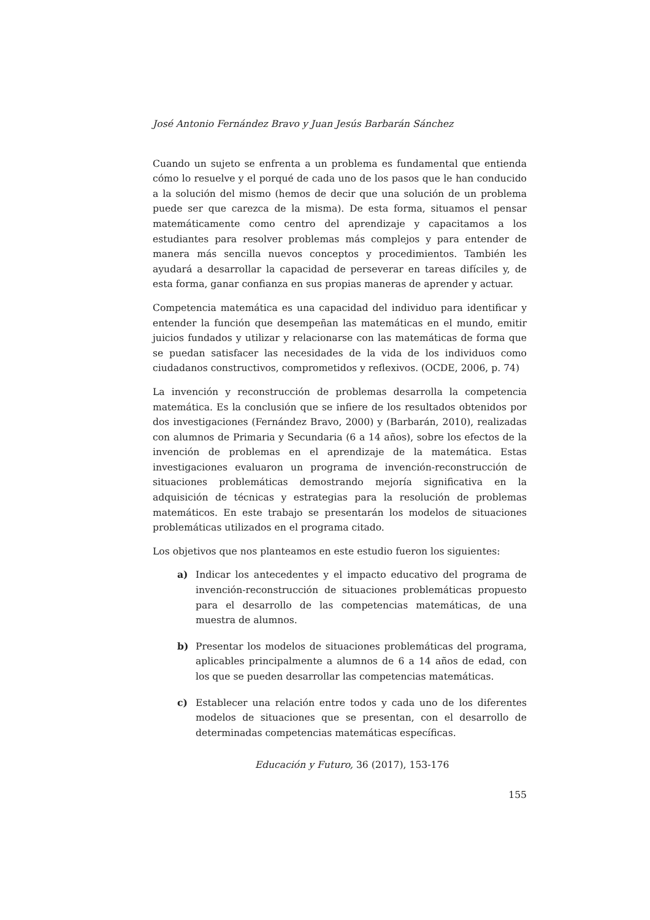José Antonio Fernández Bravo y Juan Jesús Barbarán Sánchez
Cuando un sujeto se enfrenta a un problema es fundamental que entienda cómo lo resuelve y el porqué de cada uno de los pasos que le han conducido a la solución del mismo (hemos de decir que una solución de un problema puede ser que carezca de la misma). De esta forma, situamos el pensar matemáticamente como centro del aprendizaje y capacitamos a los estudiantes para resolver problemas más complejos y para entender de manera más sencilla nuevos conceptos y procedimientos. También les ayudará a desarrollar la capacidad de perseverar en tareas difíciles y, de esta forma, ganar confianza en sus propias maneras de aprender y actuar.
Competencia matemática es una capacidad del individuo para identificar y entender la función que desempeñan las matemáticas en el mundo, emitir juicios fundados y utilizar y relacionarse con las matemáticas de forma que se puedan satisfacer las necesidades de la vida de los individuos como ciudadanos constructivos, comprometidos y reflexivos. (OCDE, 2006, p. 74)
La invención y reconstrucción de problemas desarrolla la competencia matemática. Es la conclusión que se infiere de los resultados obtenidos por dos investigaciones (Fernández Bravo, 2000) y (Barbarán, 2010), realizadas con alumnos de Primaria y Secundaria (6 a 14 años), sobre los efectos de la invención de problemas en el aprendizaje de la matemática. Estas investigaciones evaluaron un programa de invención-reconstrucción de situaciones problemáticas demostrando mejoría significativa en la adquisición de técnicas y estrategias para la resolución de problemas matemáticos. En este trabajo se presentarán los modelos de situaciones problemáticas utilizados en el programa citado.
Los objetivos que nos planteamos en este estudio fueron los siguientes:
a) Indicar los antecedentes y el impacto educativo del programa de invención-reconstrucción de situaciones problemáticas propuesto para el desarrollo de las competencias matemáticas, de una muestra de alumnos.
b) Presentar los modelos de situaciones problemáticas del programa, aplicables principalmente a alumnos de 6 a 14 años de edad, con los que se pueden desarrollar las competencias matemáticas.
c) Establecer una relación entre todos y cada uno de los diferentes modelos de situaciones que se presentan, con el desarrollo de determinadas competencias matemáticas específicas.
Educación y Futuro, 36 (2017), 153-176
155